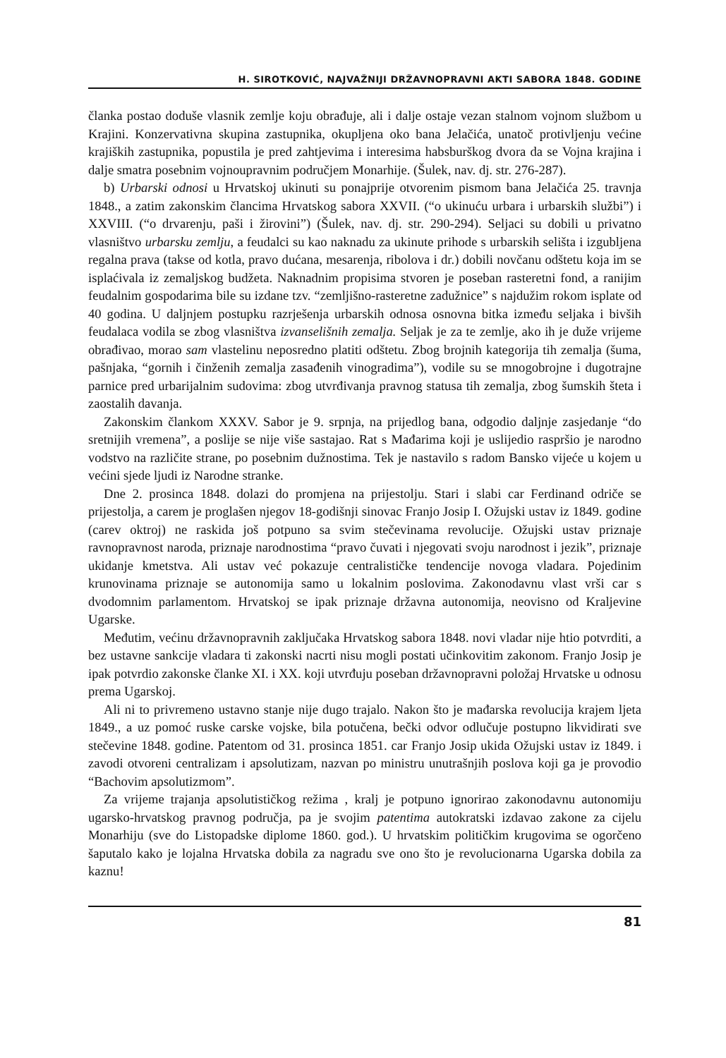H. SIROTKOVIĆ, NAJVAŽNIJI DRŽAVNOPRAVNI AKTI SABORA 1848. GODINE
članka postao doduše vlasnik zemlje koju obrađuje, ali i dalje ostaje vezan stalnom vojnom službom u Krajini. Konzervativna skupina zastupnika, okupljena oko bana Jelačića, unatoč protivljenju većine krajiških zastupnika, popustila je pred zahtjevima i interesima habsburškog dvora da se Vojna krajina i dalje smatra posebnim vojnoupravnim područjem Monarhije. (Šulek, nav. dj. str. 276-287).
b) Urbarski odnosi u Hrvatskoj ukinuti su ponajprije otvorenim pismom bana Jelačića 25. travnja 1848., a zatim zakonskim člancima Hrvatskog sabora XXVII. (“o ukinuću urbara i urbarskih službi”) i XXVIII. (“o drvarenju, paši i žirovini”) (Šulek, nav. dj. str. 290-294). Seljaci su dobili u privatno vlasništvo urbarsku zemlju, a feudalci su kao naknadu za ukinute prihode s urbarskih selišta i izgubljena regalna prava (takse od kotla, pravo dućana, mesarenja, ribolova i dr.) dobili novčanu odštetu koja im se isplaćivala iz zemaljskog budžeta. Naknadnim propisima stvoren je poseban rasteretni fond, a ranijim feudalnim gospodarima bile su izdane tzv. “zemljišno-rasteretne zadužnice” s najdužim rokom isplate od 40 godina. U daljnjem postupku razrješenja urbarskih odnosa osnovna bitka između seljaka i bivših feudalaca vodila se zbog vlasništva izvanselišnih zemalja. Seljak je za te zemlje, ako ih je duže vrijeme obrađivao, morao sam vlastelinu neposredno platiti odštetu. Zbog brojnih kategorija tih zemalja (šuma, pašnjaka, “gornih i činženih zemalja zasađenih vinogradima”), vodile su se mnogobrojne i dugotrajne parnice pred urbarijalnim sudovima: zbog utvrđivanja pravnog statusa tih zemalja, zbog šumskih šteta i zaostalih davanja.
Zakonskim člankom XXXV. Sabor je 9. srpnja, na prijedlog bana, odgodio daljnje zasjedanje “do sretnijih vremena”, a poslije se nije više sastajao. Rat s Mađarima koji je uslijedio raspršio je narodno vodstvo na različite strane, po posebnim dužnostima. Tek je nastavilo s radom Bansko vijeće u kojem u većini sjede ljudi iz Narodne stranke.
Dne 2. prosinca 1848. dolazi do promjena na prijestolju. Stari i slabi car Ferdinand odriče se prijestolja, a carem je proglašen njegov 18-godišnji sinovac Franjo Josip I. Ožujski ustav iz 1849. godine (carev oktroj) ne raskida još potpuno sa svim stečevinama revolucije. Ožujski ustav priznaje ravnopravnost naroda, priznaje narodnostima “pravo čuvati i njegovati svoju narodnost i jezik”, priznaje ukidanje kmetstva. Ali ustav već pokazuje centralističke tendencije novoga vladara. Pojedinim krunovinama priznaje se autonomija samo u lokalnim poslovima. Zakonodavnu vlast vrši car s dvodomnim parlamentom. Hrvatskoj se ipak priznaje državna autonomija, neovisno od Kraljevine Ugarske.
Međutim, većinu državnopravnih zaključaka Hrvatskog sabora 1848. novi vladar nije htio potvrditi, a bez ustavne sankcije vladara ti zakonski nacrti nisu mogli postati učinkovitim zakonom. Franjo Josip je ipak potvrdio zakonske članke XI. i XX. koji utvrđuju poseban državnopravni položaj Hrvatske u odnosu prema Ugarskoj.
Ali ni to privremeno ustavno stanje nije dugo trajalo. Nakon što je mađarska revolucija krajem ljeta 1849., a uz pomoć ruske carske vojske, bila potučena, bečki odvor odlučuje postupno likvidirati sve stečevine 1848. godine. Patentom od 31. prosinca 1851. car Franjo Josip ukida Ožujski ustav iz 1849. i zavodi otvoreni centralizam i apsolutizam, nazvan po ministru unutrašnjih poslova koji ga je provodio “Bachovim apsolutizmom”.
Za vrijeme trajanja apsolutističkog režima , kralj je potpuno ignorirao zakonodavnu autonomiju ugarsko-hrvatskog pravnog područja, pa je svojim patentima autokratski izdavao zakone za cijelu Monarhiju (sve do Listopadske diplome 1860. god.). U hrvatskim političkim krugovima se ogorčeno šaputalo kako je lojalna Hrvatska dobila za nagradu sve ono što je revolucionarna Ugarska dobila za kaznu!
81